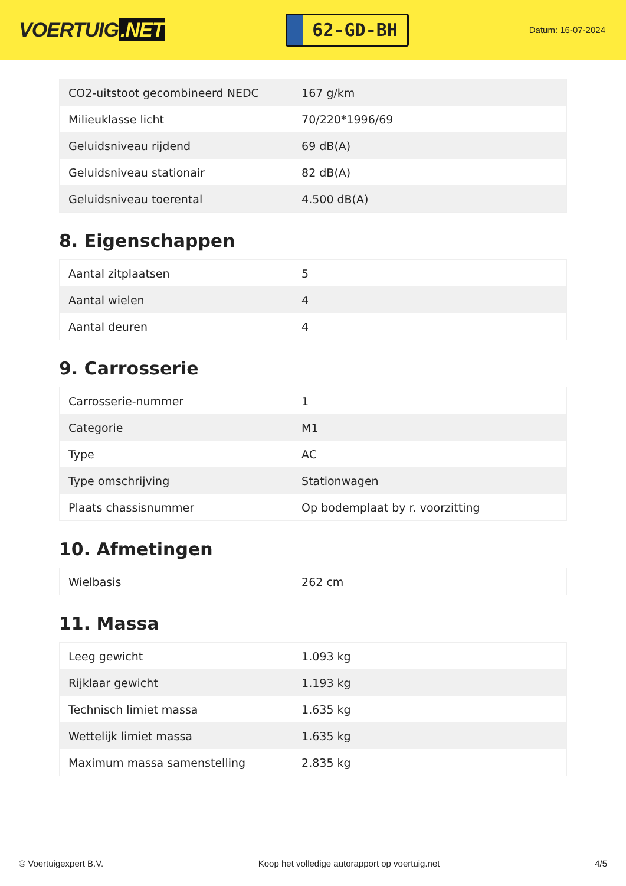VOERTUIG.NET
62-GD-BH
Datum: 16-07-2024
| CO2-uitstoot gecombineerd NEDC | 167 g/km |
| Milieuklasse licht | 70/220*1996/69 |
| Geluidsniveau rijdend | 69 dB(A) |
| Geluidsniveau stationair | 82 dB(A) |
| Geluidsniveau toerental | 4.500 dB(A) |
8. Eigenschappen
| Aantal zitplaatsen | 5 |
| Aantal wielen | 4 |
| Aantal deuren | 4 |
9. Carrosserie
| Carrosserie-nummer | 1 |
| Categorie | M1 |
| Type | AC |
| Type omschrijving | Stationwagen |
| Plaats chassisnummer | Op bodemplaat by r. voorzitting |
10. Afmetingen
| Wielbasis | 262 cm |
11. Massa
| Leeg gewicht | 1.093 kg |
| Rijklaar gewicht | 1.193 kg |
| Technisch limiet massa | 1.635 kg |
| Wettelijk limiet massa | 1.635 kg |
| Maximum massa samenstelling | 2.835 kg |
© Voertuigexpert B.V. Koop het volledige autorapport op voertuig.net 4/5